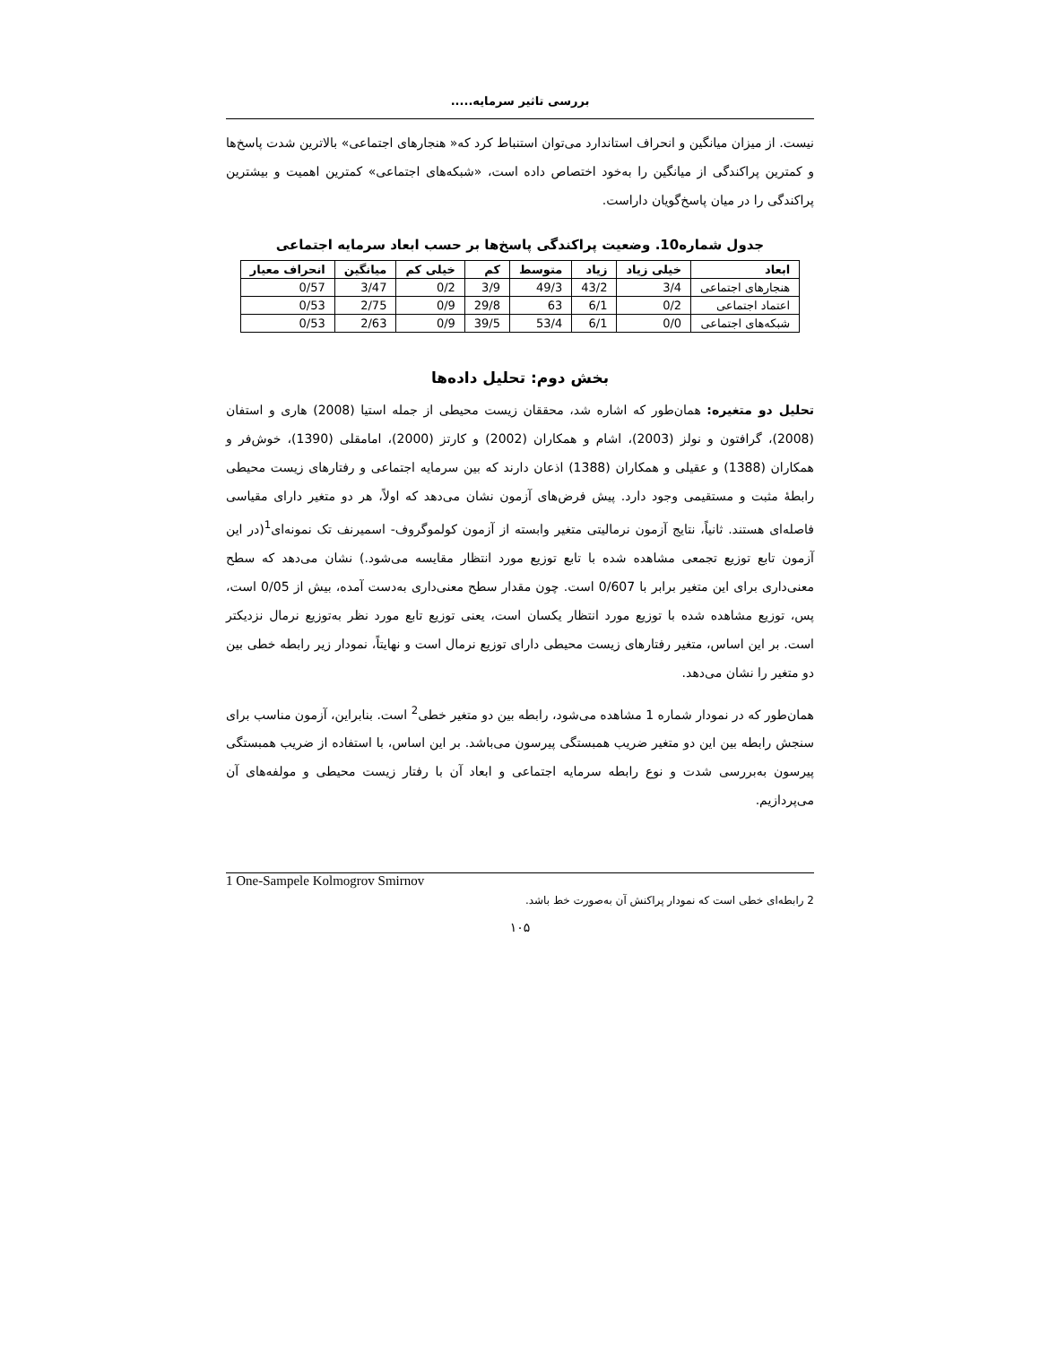بررسی تاثیر سرمایه.....
نیست. از میزان میانگین و انحراف استاندارد می‌توان استنباط کرد که« هنجارهای اجتماعی» بالاترین شدت پاسخ‌ها و کمترین پراکندگی از میانگین را به‌خود اختصاص داده است، «شبکه‌های اجتماعی» کمترین اهمیت و بیشترین پراکندگی را در میان پاسخ‌گویان داراست.
جدول شماره10. وضعیت پراکندگی پاسخ‌ها بر حسب ابعاد سرمایه اجتماعی
| ابعاد | خیلی زیاد | زیاد | متوسط | کم | خیلی کم | میانگین | انحراف معیار |
| --- | --- | --- | --- | --- | --- | --- | --- |
| هنجارهای اجتماعی | 3/4 | 43/2 | 49/3 | 3/9 | 0/2 | 3/47 | 0/57 |
| اعتماد اجتماعی | 0/2 | 6/1 | 63 | 29/8 | 0/9 | 2/75 | 0/53 |
| شبکه‌های اجتماعی | 0/0 | 6/1 | 53/4 | 39/5 | 0/9 | 2/63 | 0/53 |
بخش دوم: تحلیل داده‌ها
تحلیل دو متغیره: همان‌طور که اشاره شد، محققان زیست محیطی از جمله استیا (2008) هاری و استفان (2008)، گرافتون و نولز (2003)، اشام و همکاران (2002) و کارتز (2000)، امامقلی (1390)، خوش‌فر و همکاران (1388) و عقیلی و همکاران (1388) اذعان دارند که بین سرمایه اجتماعی و رفتارهای زیست محیطی رابطهٔ مثبت و مستقیمی وجود دارد. پیش فرض‌های آزمون نشان می‌دهد که اولاً، هر دو متغیر دارای مقیاسی فاصله‌ای هستند. ثانیاً، نتایج آزمون نرمالیتی متغیر وابسته از آزمون کولموگروف- اسمیرنف تک نمونه‌ای<sup>1</sup>(در این آزمون تابع توزیع تجمعی مشاهده شده با تابع توزیع مورد انتظار مقایسه می‌شود.) نشان می‌دهد که سطح معنی‌داری برای این متغیر برابر با 0/607 است. چون مقدار سطح معنی‌داری به‌دست آمده، بیش از 0/05 است، پس، توزیع مشاهده شده با توزیع مورد انتظار یکسان است، یعنی توزیع تابع مورد نظر به‌توزیع نرمال نزدیکتر است. بر این اساس، متغیر رفتارهای زیست محیطی دارای توزیع نرمال است و نهایتاً، نمودار زیر رابطه خطی بین دو متغیر را نشان می‌دهد.
همان‌طور که در نمودار شماره 1 مشاهده می‌شود، رابطه بین دو متغیر خطی<sup>2</sup> است. بنابراین، آزمون مناسب برای سنجش رابطه بین این دو متغیر ضریب همبستگی پیرسون می‌باشد. بر این اساس، با استفاده از ضریب همبستگی پیرسون به‌بررسی شدت و نوع رابطه سرمایه اجتماعی و ابعاد آن با رفتار زیست محیطی و مولفه‌های آن می‌پردازیم.
1 One-Sampele Kolmogrov Smirnov
2 رابطه‌ای خطی است که نمودار پراکنش آن به‌صورت خط باشد.
۱۰۵